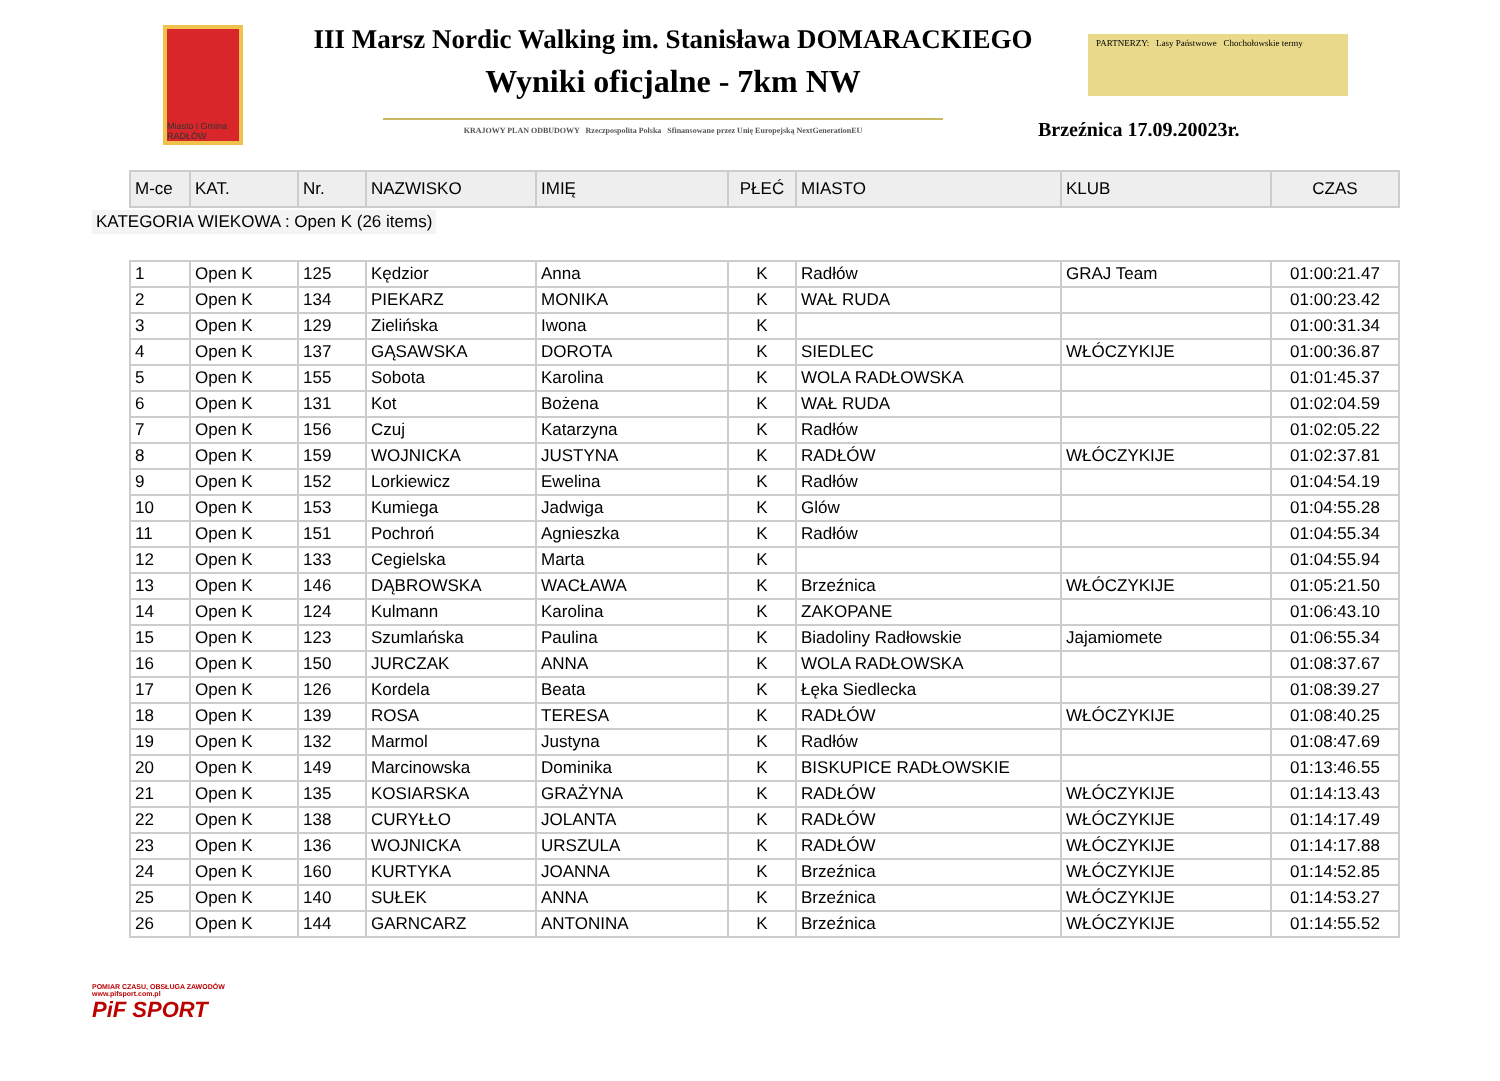Miasto i Gmina RADŁÓW
III Marsz Nordic Walking im. Stanisława DOMARACKIEGO
Wyniki oficjalne - 7km NW
KRAJOWY PLAN ODBUDOWY Rzeczpospolita Polska Sfinansowane przez Unię Europejską NextGenerationEU
PARTNERZY: Lasy Państwowe Chochołowskie termy
Brzeźnica 17.09.20023r.
| M-ce | KAT. | Nr. | NAZWISKO | IMIĘ | PŁEĆ | MIASTO | KLUB | CZAS |
| --- | --- | --- | --- | --- | --- | --- | --- | --- |
KATEGORIA WIEKOWA : Open K (26 items)
| 1 | Open K | 125 | Kędzior | Anna | K | Radłów | GRAJ Team | 01:00:21.47 |
| 2 | Open K | 134 | PIEKARZ | MONIKA | K | WAŁ RUDA | | 01:00:23.42 |
| 3 | Open K | 129 | Zielińska | Iwona | K | | | 01:00:31.34 |
| 4 | Open K | 137 | GĄSAWSKA | DOROTA | K | SIEDLEC | WŁÓCZYKIJE | 01:00:36.87 |
| 5 | Open K | 155 | Sobota | Karolina | K | WOLA RADŁOWSKA | | 01:01:45.37 |
| 6 | Open K | 131 | Kot | Bożena | K | WAŁ RUDA | | 01:02:04.59 |
| 7 | Open K | 156 | Czuj | Katarzyna | K | Radłów | | 01:02:05.22 |
| 8 | Open K | 159 | WOJNICKA | JUSTYNA | K | RADŁÓW | WŁÓCZYKIJE | 01:02:37.81 |
| 9 | Open K | 152 | Lorkiewicz | Ewelina | K | Radłów | | 01:04:54.19 |
| 10 | Open K | 153 | Kumiega | Jadwiga | K | Glów | | 01:04:55.28 |
| 11 | Open K | 151 | Pochroń | Agnieszka | K | Radłów | | 01:04:55.34 |
| 12 | Open K | 133 | Cegielska | Marta | K | | | 01:04:55.94 |
| 13 | Open K | 146 | DĄBROWSKA | WACŁAWA | K | Brzeźnica | WŁÓCZYKIJE | 01:05:21.50 |
| 14 | Open K | 124 | Kulmann | Karolina | K | ZAKOPANE | | 01:06:43.10 |
| 15 | Open K | 123 | Szumlańska | Paulina | K | Biadoliny Radłowskie | Jajamiomete | 01:06:55.34 |
| 16 | Open K | 150 | JURCZAK | ANNA | K | WOLA RADŁOWSKA | | 01:08:37.67 |
| 17 | Open K | 126 | Kordela | Beata | K | Łęka Siedlecka | | 01:08:39.27 |
| 18 | Open K | 139 | ROSA | TERESA | K | RADŁÓW | WŁÓCZYKIJE | 01:08:40.25 |
| 19 | Open K | 132 | Marmol | Justyna | K | Radłów | | 01:08:47.69 |
| 20 | Open K | 149 | Marcinowska | Dominika | K | BISKUPICE RADŁOWSKIE | | 01:13:46.55 |
| 21 | Open K | 135 | KOSIARSKA | GRAŻYNA | K | RADŁÓW | WŁÓCZYKIJE | 01:14:13.43 |
| 22 | Open K | 138 | CURYŁŁO | JOLANTA | K | RADŁÓW | WŁÓCZYKIJE | 01:14:17.49 |
| 23 | Open K | 136 | WOJNICKA | URSZULA | K | RADŁÓW | WŁÓCZYKIJE | 01:14:17.88 |
| 24 | Open K | 160 | KURTYKA | JOANNA | K | Brzeźnica | WŁÓCZYKIJE | 01:14:52.85 |
| 25 | Open K | 140 | SUŁEK | ANNA | K | Brzeźnica | WŁÓCZYKIJE | 01:14:53.27 |
| 26 | Open K | 144 | GARNCARZ | ANTONINA | K | Brzeźnica | WŁÓCZYKIJE | 01:14:55.52 |
POMIAR CZASU, OBSŁUGA ZAWODÓW
www.pifsport.com.pl
PiF SPORT